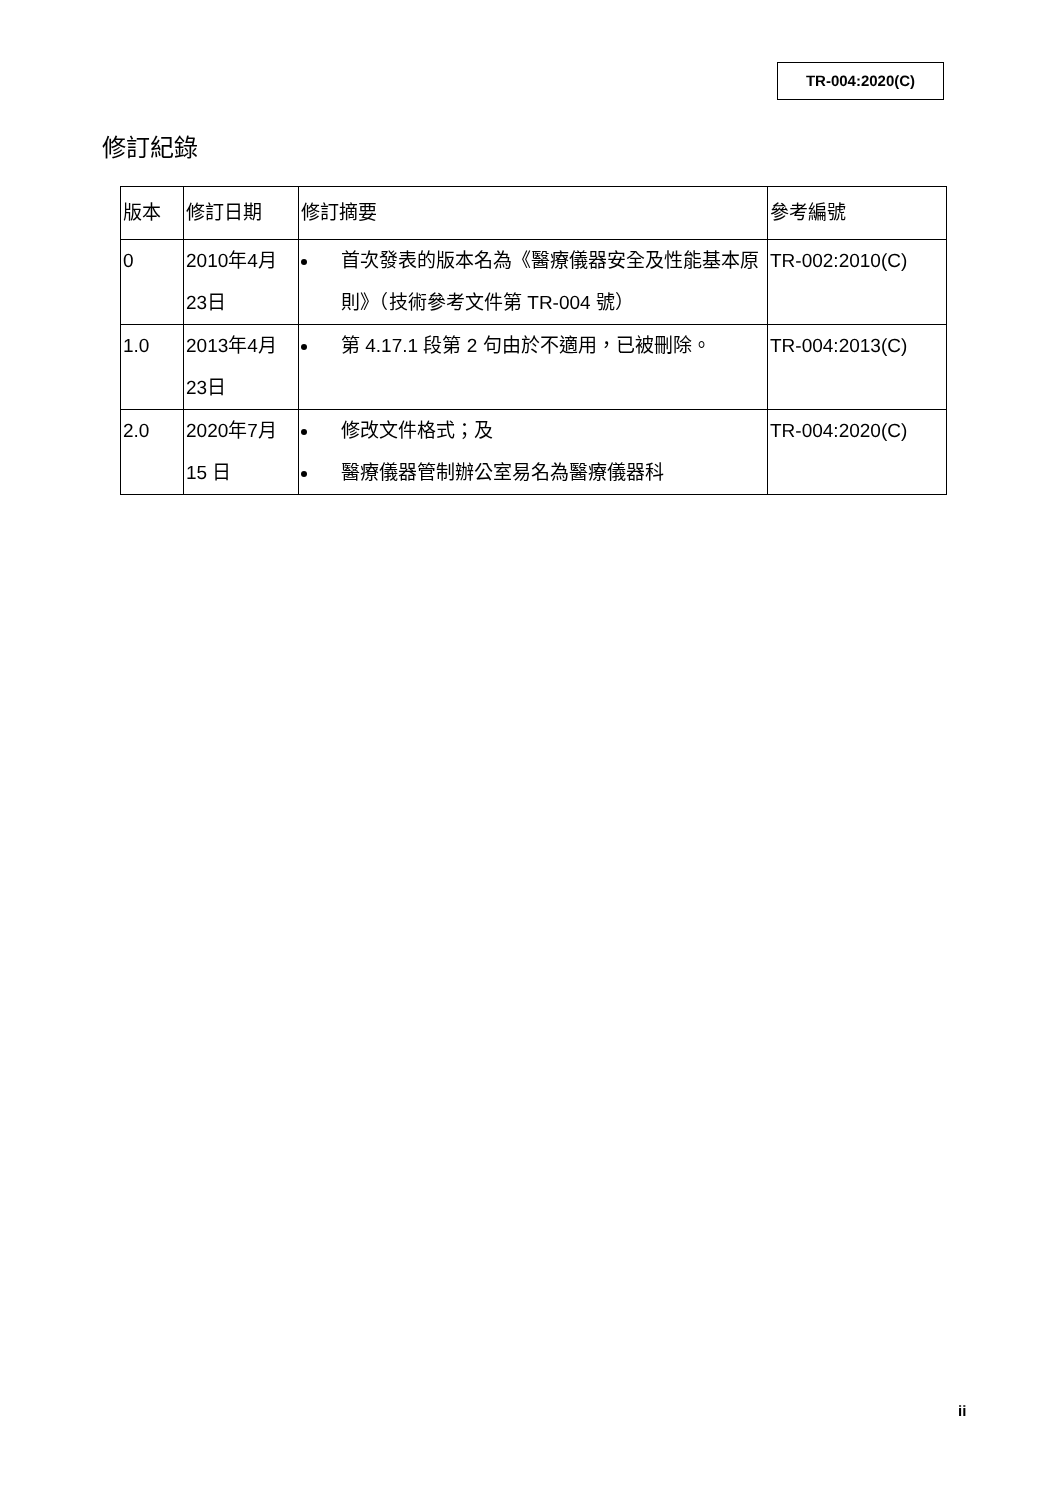TR-004:2020(C)
修訂紀錄
| 版本 | 修訂日期 | 修訂摘要 | 參考編號 |
| --- | --- | --- | --- |
| 0 | 2010年4月23日 | 首次發表的版本名為《醫療儀器安全及性能基本原則》（技術參考文件第 TR-004 號） | TR-002:2010(C) |
| 1.0 | 2013年4月23日 | 第 4.17.1 段第 2 句由於不適用，已被刪除。 | TR-004:2013(C) |
| 2.0 | 2020年7月15 日 | 修改文件格式；及 醫療儀器管制辦公室易名為醫療儀器科 | TR-004:2020(C) |
ii